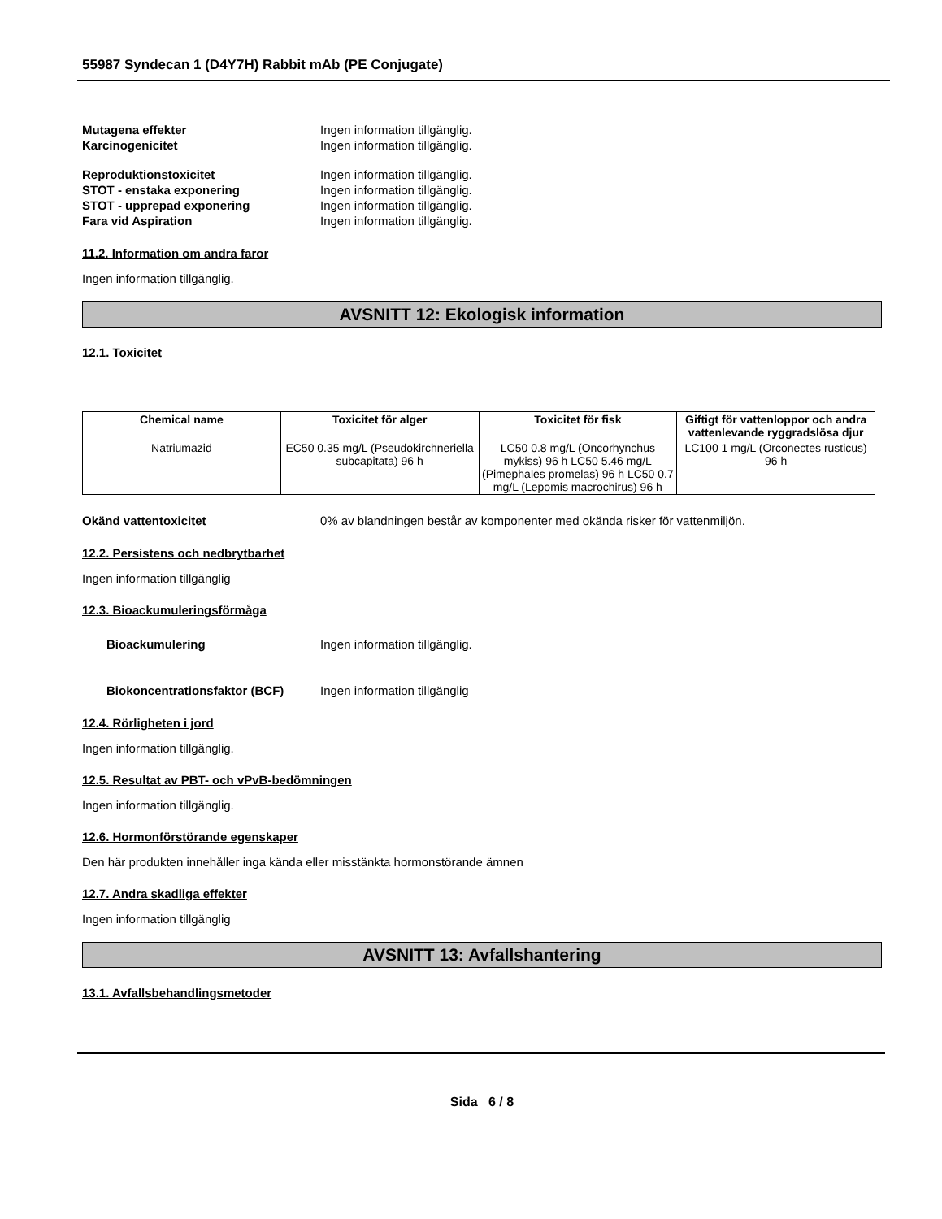55987 Syndecan 1 (D4Y7H) Rabbit mAb (PE Conjugate)
Mutagena effekter Ingen information tillgänglig.
Karcinogenicitet Ingen information tillgänglig.
Reproduktionstoxicitet Ingen information tillgänglig.
STOT - enstaka exponering Ingen information tillgänglig.
STOT - upprepad exponering Ingen information tillgänglig.
Fara vid Aspiration Ingen information tillgänglig.
11.2. Information om andra faror
Ingen information tillgänglig.
AVSNITT 12: Ekologisk information
12.1. Toxicitet
| Chemical name | Toxicitet för alger | Toxicitet för fisk | Giftigt för vattenloppor och andra vattenlevande ryggradslösa djur |
| --- | --- | --- | --- |
| Natriumazid | EC50 0.35 mg/L (Pseudokirchneriella subcapitata) 96 h | LC50 0.8 mg/L (Oncorhynchus mykiss) 96 h LC50 5.46 mg/L (Pimephales promelas) 96 h LC50 0.7 mg/L (Lepomis macrochirus) 96 h | LC100 1 mg/L (Orconectes rusticus) 96 h |
Okänd vattentoxicitet 0% av blandningen består av komponenter med okända risker för vattenmiljön.
12.2. Persistens och nedbrytbarhet
Ingen information tillgänglig
12.3. Bioackumuleringsförmåga
Bioackumulering Ingen information tillgänglig.
Biokoncentrationsfaktor (BCF) Ingen information tillgänglig
12.4. Rörligheten i jord
Ingen information tillgänglig.
12.5. Resultat av PBT- och vPvB-bedömningen
Ingen information tillgänglig.
12.6. Hormonförstörande egenskaper
Den här produkten innehåller inga kända eller misstänkta hormonstörande ämnen
12.7. Andra skadliga effekter
Ingen information tillgänglig
AVSNITT 13: Avfallshantering
13.1. Avfallsbehandlingsmetoder
Sida 6 / 8